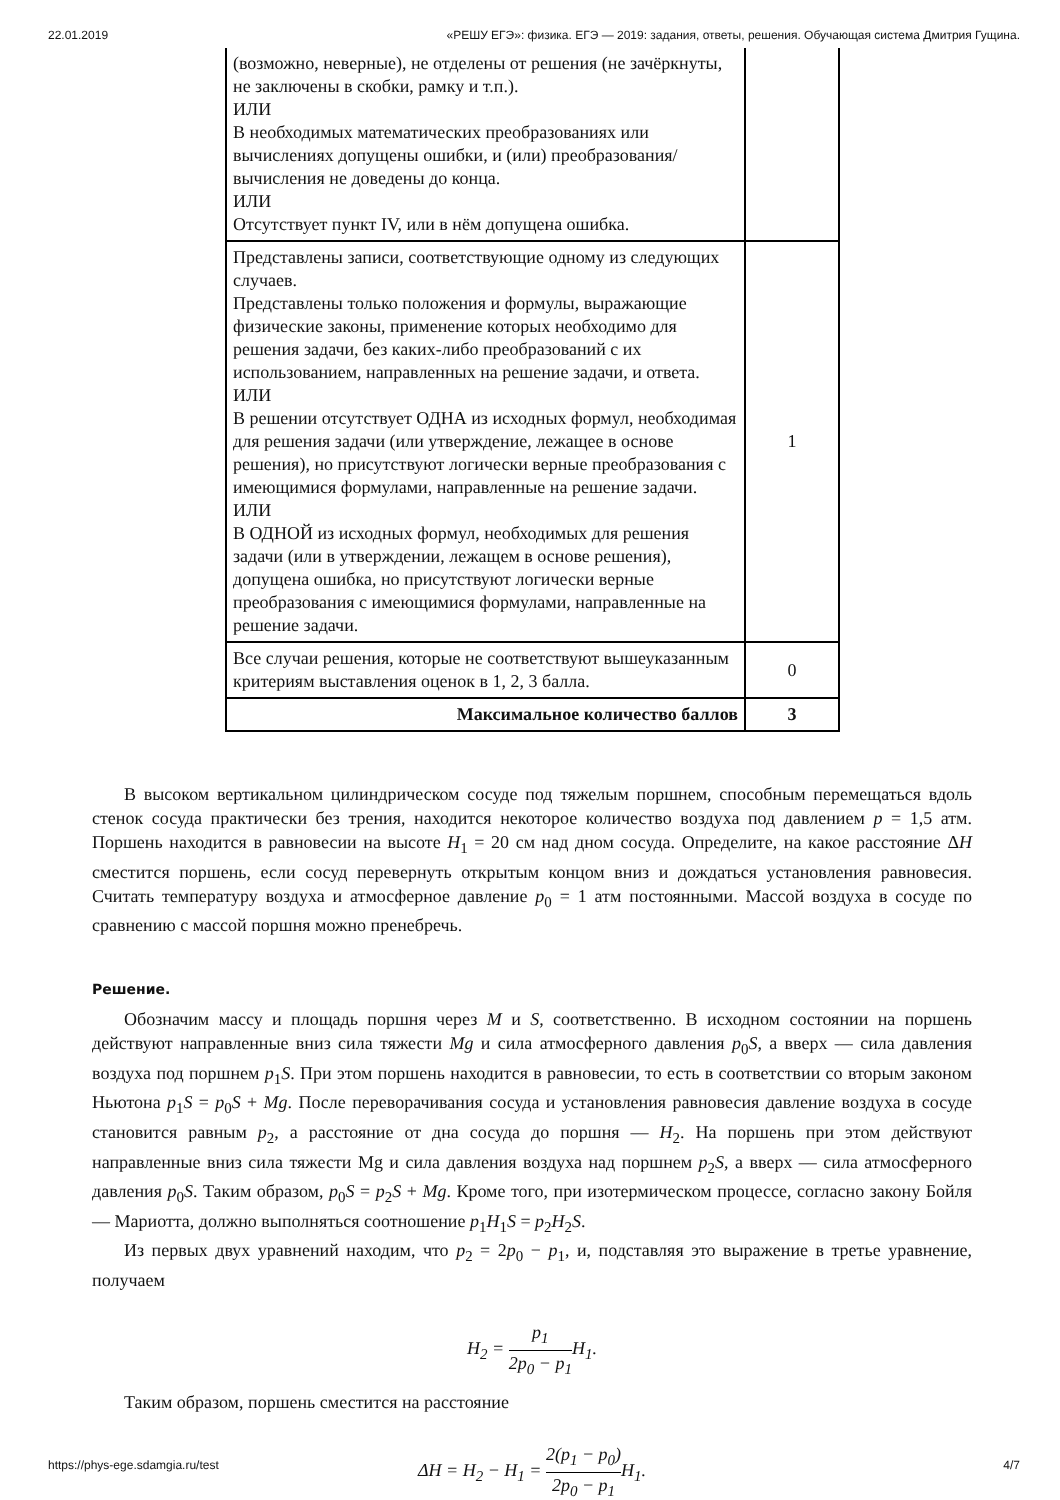22.01.2019 «РЕШУ ЕГЭ»: физика. ЕГЭ — 2019: задания, ответы, решения. Обучающая система Дмитрия Гущина.
| (возможно, неверные), не отделены от решения (не зачёркнуты, не заключены в скобки, рамку и т.п.). ИЛИ В необходимых математических преобразованиях или вычислениях допущены ошибки, и (или) преобразования/ вычисления не доведены до конца. ИЛИ Отсутствует пункт IV, или в нём допущена ошибка. | |
| Представлены записи, соответствующие одному из следующих случаев. Представлены только положения и формулы, выражающие физические законы, применение которых необходимо для решения задачи, без каких-либо преобразований с их использованием, направленных на решение задачи, и ответа. ИЛИ В решении отсутствует ОДНА из исходных формул, необходимая для решения задачи (или утверждение, лежащее в основе решения), но присутствуют логически верные преобразования с имеющимися формулами, направленные на решение задачи. ИЛИ В ОДНОЙ из исходных формул, необходимых для решения задачи (или в утверждении, лежащем в основе решения), допущена ошибка, но присутствуют логически верные преобразования с имеющимися формулами, направленные на решение задачи. | 1 |
| Все случаи решения, которые не соответствуют вышеуказанным критериям выставления оценок в 1, 2, 3 балла. | 0 |
| Максимальное количество баллов | 3 |
В высоком вертикальном цилиндрическом сосуде под тяжелым поршнем, способным перемещаться вдоль стенок сосуда практически без трения, находится некоторое количество воздуха под давлением p = 1,5 атм. Поршень находится в равновесии на высоте H<sub>1</sub> = 20 см над дном сосуда. Определите, на какое расстояние ΔH сместится поршень, если сосуд перевернуть открытым концом вниз и дождаться установления равновесия. Считать температуру воздуха и атмосферное давление p<sub>0</sub> = 1 атм постоянными. Массой воздуха в сосуде по сравнению с массой поршня можно пренебречь.
Решение.
Обозначим массу и площадь поршня через M и S, соответственно. В исходном состоянии на поршень действуют направленные вниз сила тяжести Mg и сила атмосферного давления p<sub>0</sub>S, а вверх — сила давления воздуха под поршнем p<sub>1</sub>S. При этом поршень находится в равновесии, то есть в соответствии со вторым законом Ньютона p<sub>1</sub>S = p<sub>0</sub>S + Mg. После переворачивания сосуда и установления равновесия давление воздуха в сосуде становится равным p<sub>2</sub>, а расстояние от дна сосуда до поршня — H<sub>2</sub>. На поршень при этом действуют направленные вниз сила тяжести Mg и сила давления воздуха над поршнем p<sub>2</sub>S, а вверх — сила атмосферного давления p<sub>0</sub>S. Таким образом, p<sub>0</sub>S = p<sub>2</sub>S + Mg. Кроме того, при изотермическом процессе, согласно закону Бойля — Мариотта, должно выполняться соотношение p<sub>1</sub>H<sub>1</sub>S = p<sub>2</sub>H<sub>2</sub>S.
Из первых двух уравнений находим, что p<sub>2</sub> = 2p<sub>0</sub> − p<sub>1</sub>, и, подставляя это выражение в третье уравнение, получаем
H<sub>2</sub> = p<sub>1</sub> 2p<sub>0</sub> − p<sub>1</sub> H<sub>1</sub>.
Таким образом, поршень сместится на расстояние
ΔH = H<sub>2</sub> − H<sub>1</sub> = 2(p<sub>1</sub> − p<sub>0</sub>) 2p<sub>0</sub> − p<sub>1</sub> H<sub>1</sub>.
https://phys-ege.sdamgia.ru/test 4/7